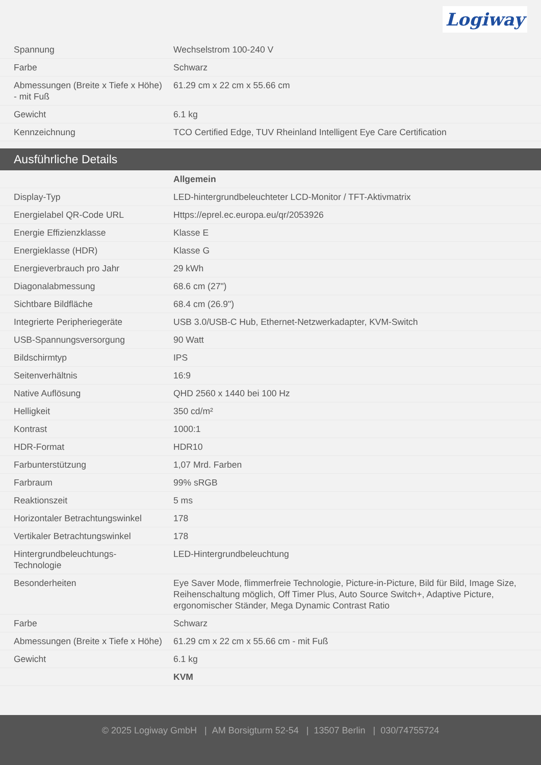Logiway
| Spannung | Wechselstrom 100-240 V |
| Farbe | Schwarz |
| Abmessungen (Breite x Tiefe x Höhe) - mit Fuß | 61.29 cm x 22 cm x 55.66 cm |
| Gewicht | 6.1 kg |
| Kennzeichnung | TCO Certified Edge, TUV Rheinland Intelligent Eye Care Certification |
Ausführliche Details
| | Allgemein |
| Display-Typ | LED-hintergrundbeleuchteter LCD-Monitor / TFT-Aktivmatrix |
| Energielabel QR-Code URL | Https://eprel.ec.europa.eu/qr/2053926 |
| Energie Effizienzklasse | Klasse E |
| Energieklasse (HDR) | Klasse G |
| Energieverbrauch pro Jahr | 29 kWh |
| Diagonalabmessung | 68.6 cm (27") |
| Sichtbare Bildfläche | 68.4 cm (26.9") |
| Integrierte Peripheriegeräte | USB 3.0/USB-C Hub, Ethernet-Netzwerkadapter, KVM-Switch |
| USB-Spannungsversorgung | 90 Watt |
| Bildschirmtyp | IPS |
| Seitenverhältnis | 16:9 |
| Native Auflösung | QHD 2560 x 1440 bei 100 Hz |
| Helligkeit | 350 cd/m² |
| Kontrast | 1000:1 |
| HDR-Format | HDR10 |
| Farbunterstützung | 1,07 Mrd. Farben |
| Farbraum | 99% sRGB |
| Reaktionszeit | 5 ms |
| Horizontaler Betrachtungswinkel | 178 |
| Vertikaler Betrachtungswinkel | 178 |
| Hintergrundbeleuchtungs-Technologie | LED-Hintergrundbeleuchtung |
| Besonderheiten | Eye Saver Mode, flimmerfreie Technologie, Picture-in-Picture, Bild für Bild, Image Size, Reihenschaltung möglich, Off Timer Plus, Auto Source Switch+, Adaptive Picture, ergonomischer Ständer, Mega Dynamic Contrast Ratio |
| Farbe | Schwarz |
| Abmessungen (Breite x Tiefe x Höhe) | 61.29 cm x 22 cm x 55.66 cm - mit Fuß |
| Gewicht | 6.1 kg |
| | KVM |
© 2025 Logiway GmbH | AM Borsigturm 52-54 | 13507 Berlin | 030/74755724